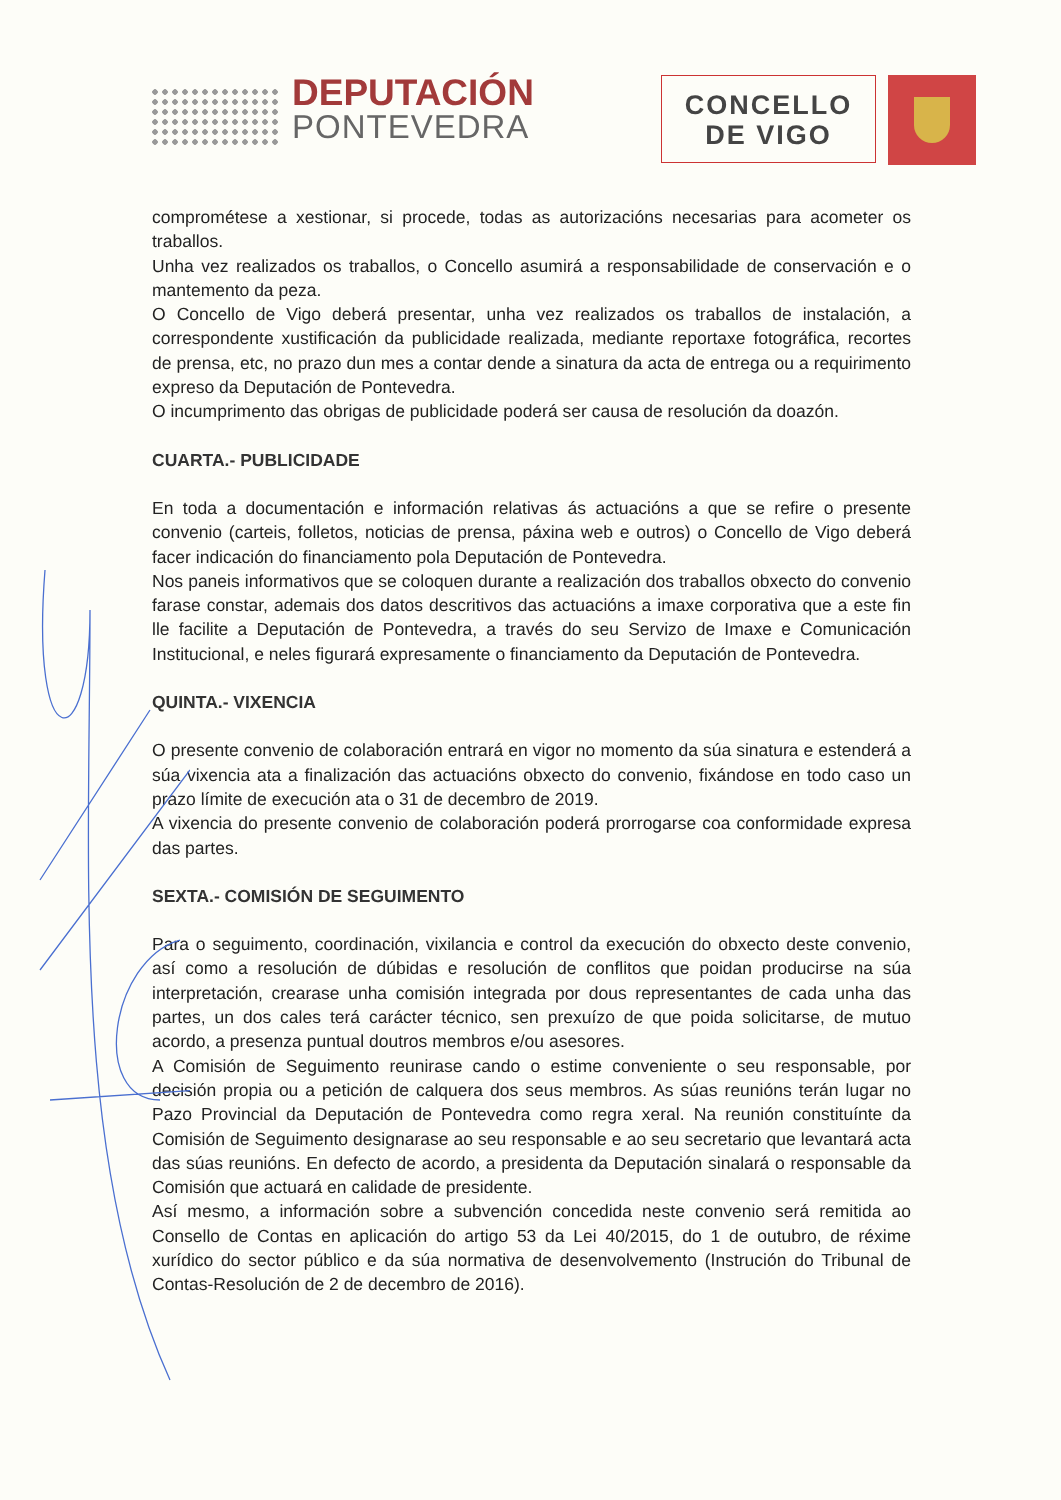DEPUTACIÓN
PONTEVEDRA
CONCELLO
DE VIGO
comprométese a xestionar, si procede, todas as autorizacións necesarias para acometer os traballos.
Unha vez realizados os traballos, o Concello asumirá a responsabilidade de conservación e o mantemento da peza.
O Concello de Vigo deberá presentar, unha vez realizados os traballos de instalación, a correspondente xustificación da publicidade realizada, mediante reportaxe fotográfica, recortes de prensa, etc, no prazo dun mes a contar dende a sinatura da acta de entrega ou a requirimento expreso da Deputación de Pontevedra.
O incumprimento das obrigas de publicidade poderá ser causa de resolución da doazón.
CUARTA.- PUBLICIDADE
En toda a documentación e información relativas ás actuacións a que se refire o presente convenio (carteis, folletos, noticias de prensa, páxina web e outros) o Concello de Vigo deberá facer indicación do financiamento pola Deputación de Pontevedra.
Nos paneis informativos que se coloquen durante a realización dos traballos obxecto do convenio farase constar, ademais dos datos descritivos das actuacións a imaxe corporativa que a este fin lle facilite a Deputación de Pontevedra, a través do seu Servizo de Imaxe e Comunicación Institucional, e neles figurará expresamente o financiamento da Deputación de Pontevedra.
QUINTA.- VIXENCIA
O presente convenio de colaboración entrará en vigor no momento da súa sinatura e estenderá a súa vixencia ata a finalización das actuacións obxecto do convenio, fixándose en todo caso un prazo límite de execución ata o 31 de decembro de 2019.
A vixencia do presente convenio de colaboración poderá prorrogarse coa conformidade expresa das partes.
SEXTA.- COMISIÓN DE SEGUIMENTO
Para o seguimento, coordinación, vixilancia e control da execución do obxecto deste convenio, así como a resolución de dúbidas e resolución de conflitos que poidan producirse na súa interpretación, crearase unha comisión integrada por dous representantes de cada unha das partes, un dos cales terá carácter técnico, sen prexuízo de que poida solicitarse, de mutuo acordo, a presenza puntual doutros membros e/ou asesores.
A Comisión de Seguimento reunirase cando o estime conveniente o seu responsable, por decisión propia ou a petición de calquera dos seus membros. As súas reunións terán lugar no Pazo Provincial da Deputación de Pontevedra como regra xeral. Na reunión constituínte da Comisión de Seguimento designarase ao seu responsable e ao seu secretario que levantará acta das súas reunións. En defecto de acordo, a presidenta da Deputación sinalará o responsable da Comisión que actuará en calidade de presidente.
Así mesmo, a información sobre a subvención concedida neste convenio será remitida ao Consello de Contas en aplicación do artigo 53 da Lei 40/2015, do 1 de outubro, de réxime xurídico do sector público e da súa normativa de desenvolvemento (Instrución do Tribunal de Contas-Resolución de 2 de decembro de 2016).